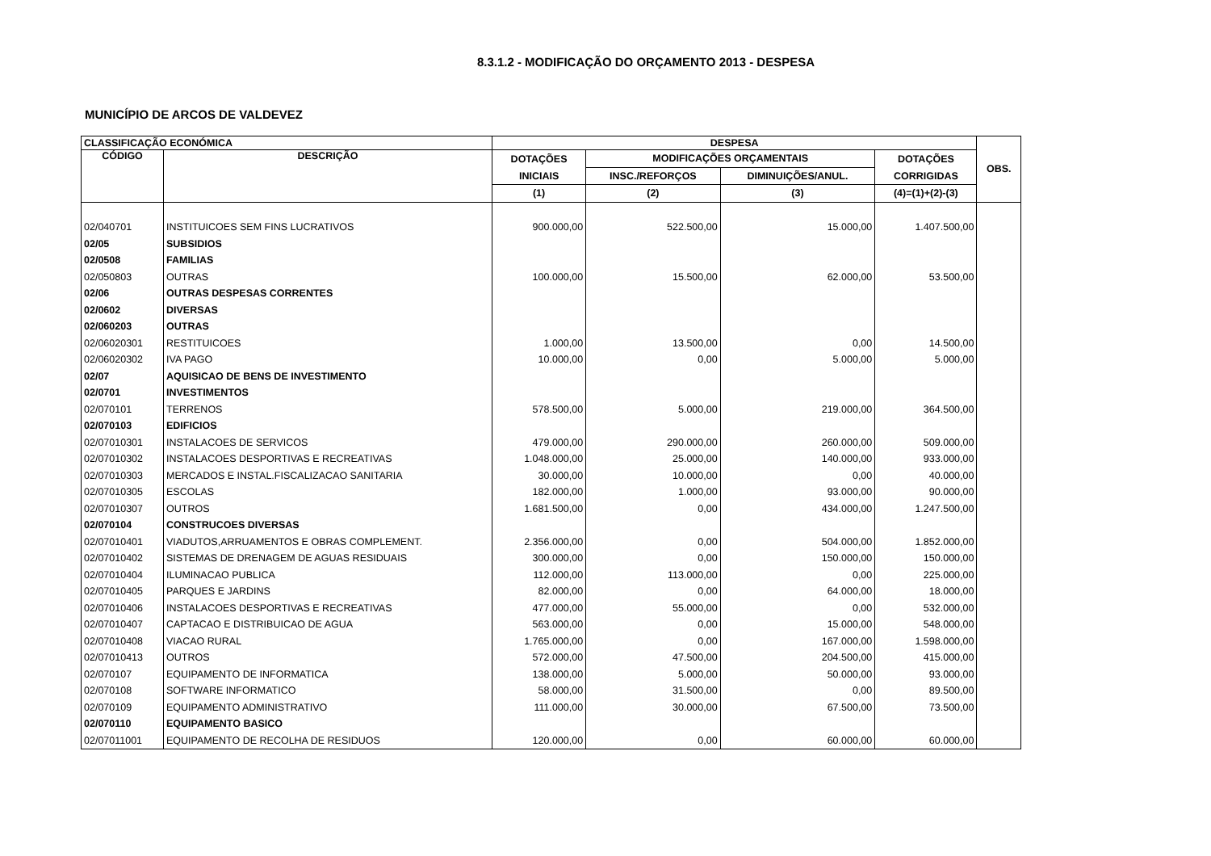8.3.1.2 - MODIFICAÇÃO DO ORÇAMENTO 2013 - DESPESA
MUNICÍPIO DE ARCOS DE VALDEVEZ
| CLASSIFICAÇÃO ECONÓMICA | | DESPESA | | | | OBS. |
| --- | --- | --- | --- | --- | --- | --- |
| CÓDIGO | DESCRIÇÃO | DOTAÇÕES | MODIFICAÇÕES ORÇAMENTAIS | | DOTAÇÕES | |
| | | INICIAIS | INSC./REFORÇOS | DIMINUIÇÕES/ANUL. | CORRIGIDAS | |
| | | (1) | (2) | (3) | (4)=(1)+(2)-(3) | |
| 02/040701 | INSTITUICOES SEM FINS LUCRATIVOS | 900.000,00 | 522.500,00 | 15.000,00 | 1.407.500,00 | |
| 02/05 | SUBSIDIOS | | | | | |
| 02/0508 | FAMILIAS | | | | | |
| 02/050803 | OUTRAS | 100.000,00 | 15.500,00 | 62.000,00 | 53.500,00 | |
| 02/06 | OUTRAS DESPESAS CORRENTES | | | | | |
| 02/0602 | DIVERSAS | | | | | |
| 02/060203 | OUTRAS | | | | | |
| 02/06020301 | RESTITUICOES | 1.000,00 | 13.500,00 | 0,00 | 14.500,00 | |
| 02/06020302 | IVA PAGO | 10.000,00 | 0,00 | 5.000,00 | 5.000,00 | |
| 02/07 | AQUISICAO DE BENS DE INVESTIMENTO | | | | | |
| 02/0701 | INVESTIMENTOS | | | | | |
| 02/070101 | TERRENOS | 578.500,00 | 5.000,00 | 219.000,00 | 364.500,00 | |
| 02/070103 | EDIFICIOS | | | | | |
| 02/07010301 | INSTALACOES DE SERVICOS | 479.000,00 | 290.000,00 | 260.000,00 | 509.000,00 | |
| 02/07010302 | INSTALACOES DESPORTIVAS E RECREATIVAS | 1.048.000,00 | 25.000,00 | 140.000,00 | 933.000,00 | |
| 02/07010303 | MERCADOS E INSTAL.FISCALIZACAO SANITARIA | 30.000,00 | 10.000,00 | 0,00 | 40.000,00 | |
| 02/07010305 | ESCOLAS | 182.000,00 | 1.000,00 | 93.000,00 | 90.000,00 | |
| 02/07010307 | OUTROS | 1.681.500,00 | 0,00 | 434.000,00 | 1.247.500,00 | |
| 02/070104 | CONSTRUCOES DIVERSAS | | | | | |
| 02/07010401 | VIADUTOS,ARRUAMENTOS E OBRAS COMPLEMENT. | 2.356.000,00 | 0,00 | 504.000,00 | 1.852.000,00 | |
| 02/07010402 | SISTEMAS DE DRENAGEM DE AGUAS RESIDUAIS | 300.000,00 | 0,00 | 150.000,00 | 150.000,00 | |
| 02/07010404 | ILUMINACAO PUBLICA | 112.000,00 | 113.000,00 | 0,00 | 225.000,00 | |
| 02/07010405 | PARQUES E JARDINS | 82.000,00 | 0,00 | 64.000,00 | 18.000,00 | |
| 02/07010406 | INSTALACOES DESPORTIVAS E RECREATIVAS | 477.000,00 | 55.000,00 | 0,00 | 532.000,00 | |
| 02/07010407 | CAPTACAO E DISTRIBUICAO DE AGUA | 563.000,00 | 0,00 | 15.000,00 | 548.000,00 | |
| 02/07010408 | VIACAO RURAL | 1.765.000,00 | 0,00 | 167.000,00 | 1.598.000,00 | |
| 02/07010413 | OUTROS | 572.000,00 | 47.500,00 | 204.500,00 | 415.000,00 | |
| 02/070107 | EQUIPAMENTO DE INFORMATICA | 138.000,00 | 5.000,00 | 50.000,00 | 93.000,00 | |
| 02/070108 | SOFTWARE INFORMATICO | 58.000,00 | 31.500,00 | 0,00 | 89.500,00 | |
| 02/070109 | EQUIPAMENTO ADMINISTRATIVO | 111.000,00 | 30.000,00 | 67.500,00 | 73.500,00 | |
| 02/070110 | EQUIPAMENTO BASICO | | | | | |
| 02/07011001 | EQUIPAMENTO DE RECOLHA DE RESIDUOS | 120.000,00 | 0,00 | 60.000,00 | 60.000,00 | |